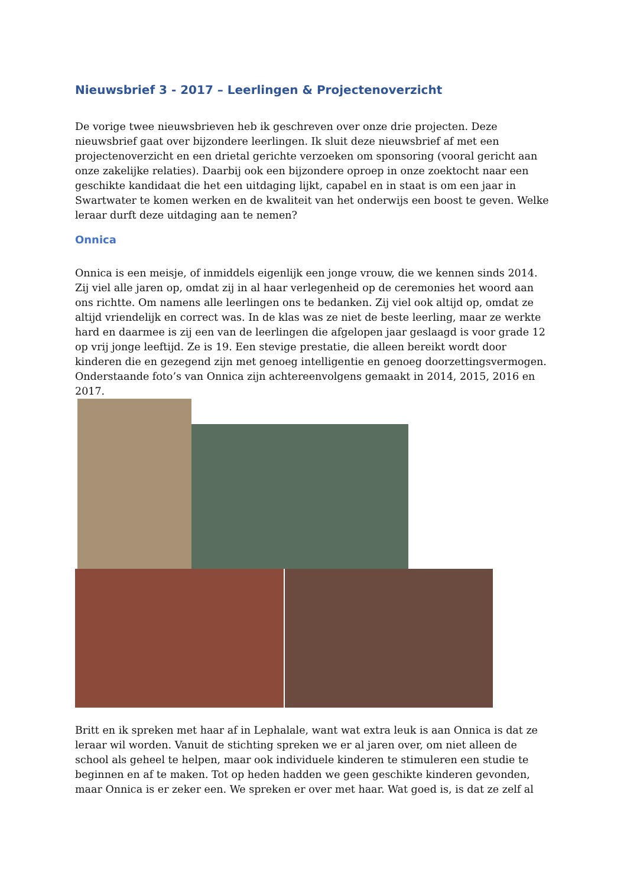Nieuwsbrief 3 - 2017 – Leerlingen & Projectenoverzicht
De vorige twee nieuwsbrieven heb ik geschreven over onze drie projecten. Deze nieuwsbrief gaat over bijzondere leerlingen. Ik sluit deze nieuwsbrief af met een projectenoverzicht en een drietal gerichte verzoeken om sponsoring (vooral gericht aan onze zakelijke relaties). Daarbij ook een bijzondere oproep in onze zoektocht naar een geschikte kandidaat die het een uitdaging lijkt, capabel en in staat is om een jaar in Swartwater te komen werken en de kwaliteit van het onderwijs een boost te geven. Welke leraar durft deze uitdaging aan te nemen?
Onnica
Onnica is een meisje, of inmiddels eigenlijk een jonge vrouw, die we kennen sinds 2014. Zij viel alle jaren op, omdat zij in al haar verlegenheid op de ceremonies het woord aan ons richtte. Om namens alle leerlingen ons te bedanken. Zij viel ook altijd op, omdat ze altijd vriendelijk en correct was. In de klas was ze niet de beste leerling, maar ze werkte hard en daarmee is zij een van de leerlingen die afgelopen jaar geslaagd is voor grade 12 op vrij jonge leeftijd. Ze is 19. Een stevige prestatie, die alleen bereikt wordt door kinderen die en gezegend zijn met genoeg intelligentie en genoeg doorzettingsvermogen. Onderstaande foto’s van Onnica zijn achtereenvolgens gemaakt in 2014, 2015, 2016 en 2017.
Britt en ik spreken met haar af in Lephalale, want wat extra leuk is aan Onnica is dat ze leraar wil worden. Vanuit de stichting spreken we er al jaren over, om niet alleen de school als geheel te helpen, maar ook individuele kinderen te stimuleren een studie te beginnen en af te maken. Tot op heden hadden we geen geschikte kinderen gevonden, maar Onnica is er zeker een. We spreken er over met haar. Wat goed is, is dat ze zelf al